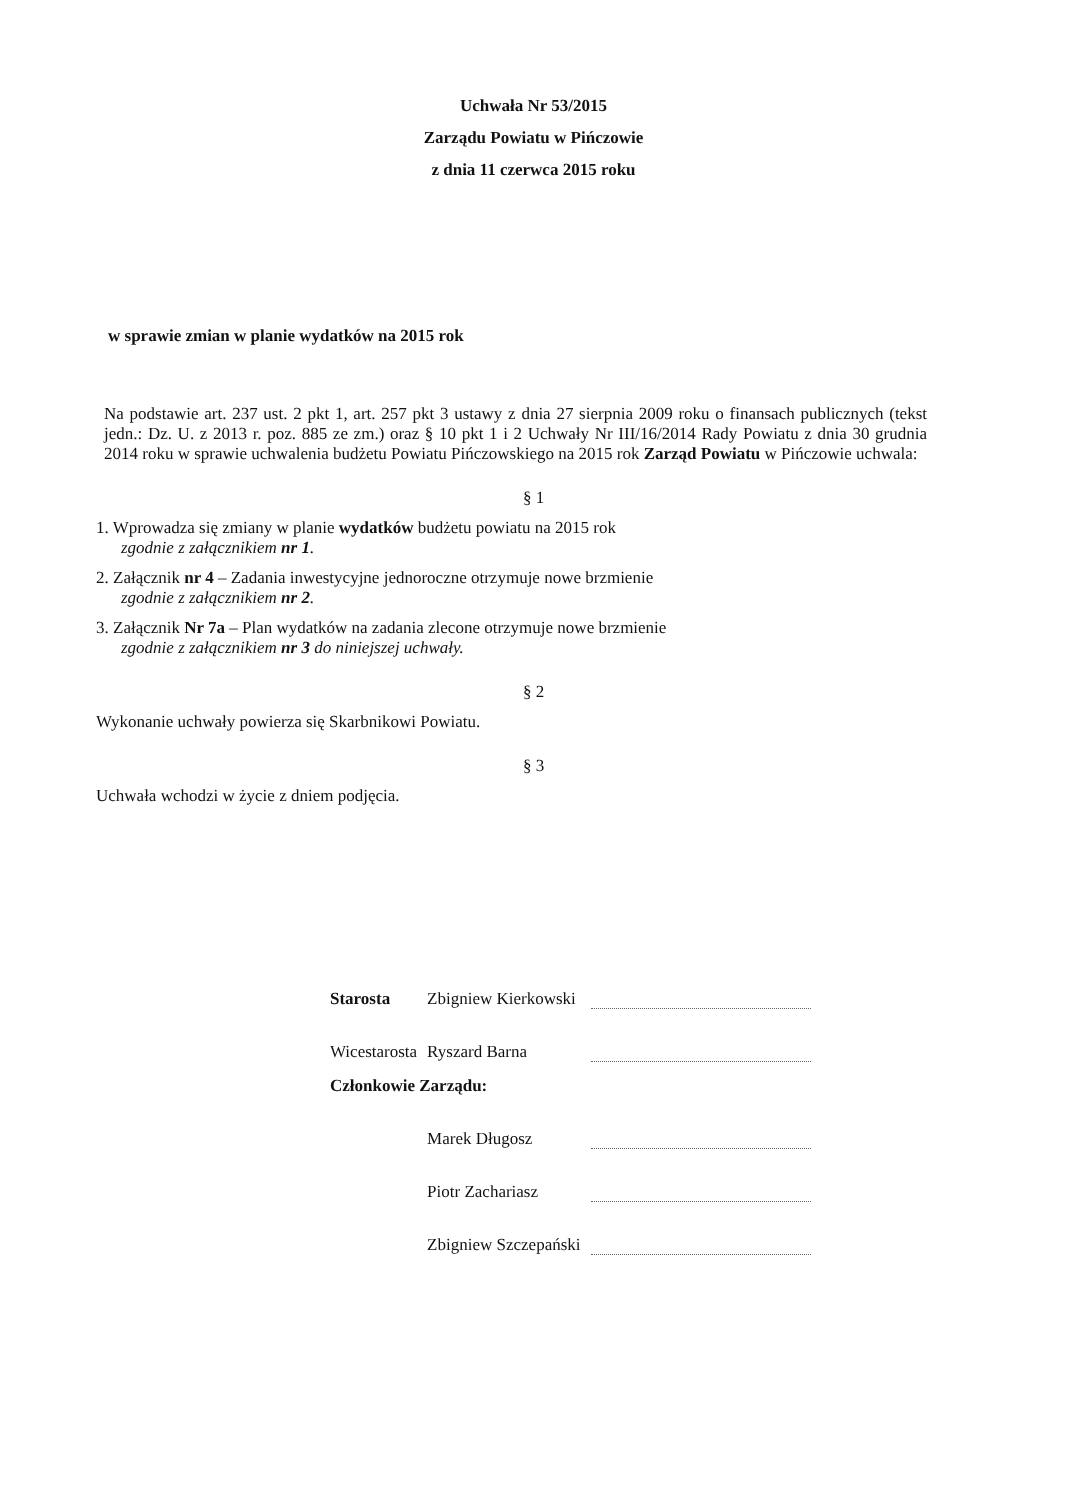Uchwała Nr 53/2015
Zarządu Powiatu w Pińczowie
z dnia 11 czerwca 2015 roku
w sprawie zmian w planie wydatków na 2015 rok
Na podstawie art. 237 ust. 2 pkt 1, art. 257 pkt 3 ustawy z dnia 27 sierpnia 2009 roku o finansach publicznych (tekst jedn.: Dz. U. z 2013 r. poz. 885 ze zm.) oraz § 10 pkt 1 i 2 Uchwały Nr III/16/2014 Rady Powiatu z dnia 30 grudnia 2014 roku w sprawie uchwalenia budżetu Powiatu Pińczowskiego na 2015 rok Zarząd Powiatu w Pińczowie uchwala:
§ 1
1. Wprowadza się zmiany w planie wydatków budżetu powiatu na 2015 rok
zgodnie z załącznikiem nr 1.
2. Załącznik nr 4 – Zadania inwestycyjne jednoroczne otrzymuje nowe brzmienie
zgodnie z załącznikiem nr 2.
3. Załącznik Nr 7a – Plan wydatków na zadania zlecone otrzymuje nowe brzmienie
zgodnie z załącznikiem nr 3 do niniejszej uchwały.
§ 2
Wykonanie uchwały powierza się Skarbnikowi Powiatu.
§ 3
Uchwała wchodzi w życie z dniem podjęcia.
| Starosta | Zbigniew Kierkowski | |
| Wicestarosta | Ryszard Barna | |
| Członkowie Zarządu: | | |
| | Marek Długosz | |
| | Piotr Zachariasz | |
| | Zbigniew Szczepański | |